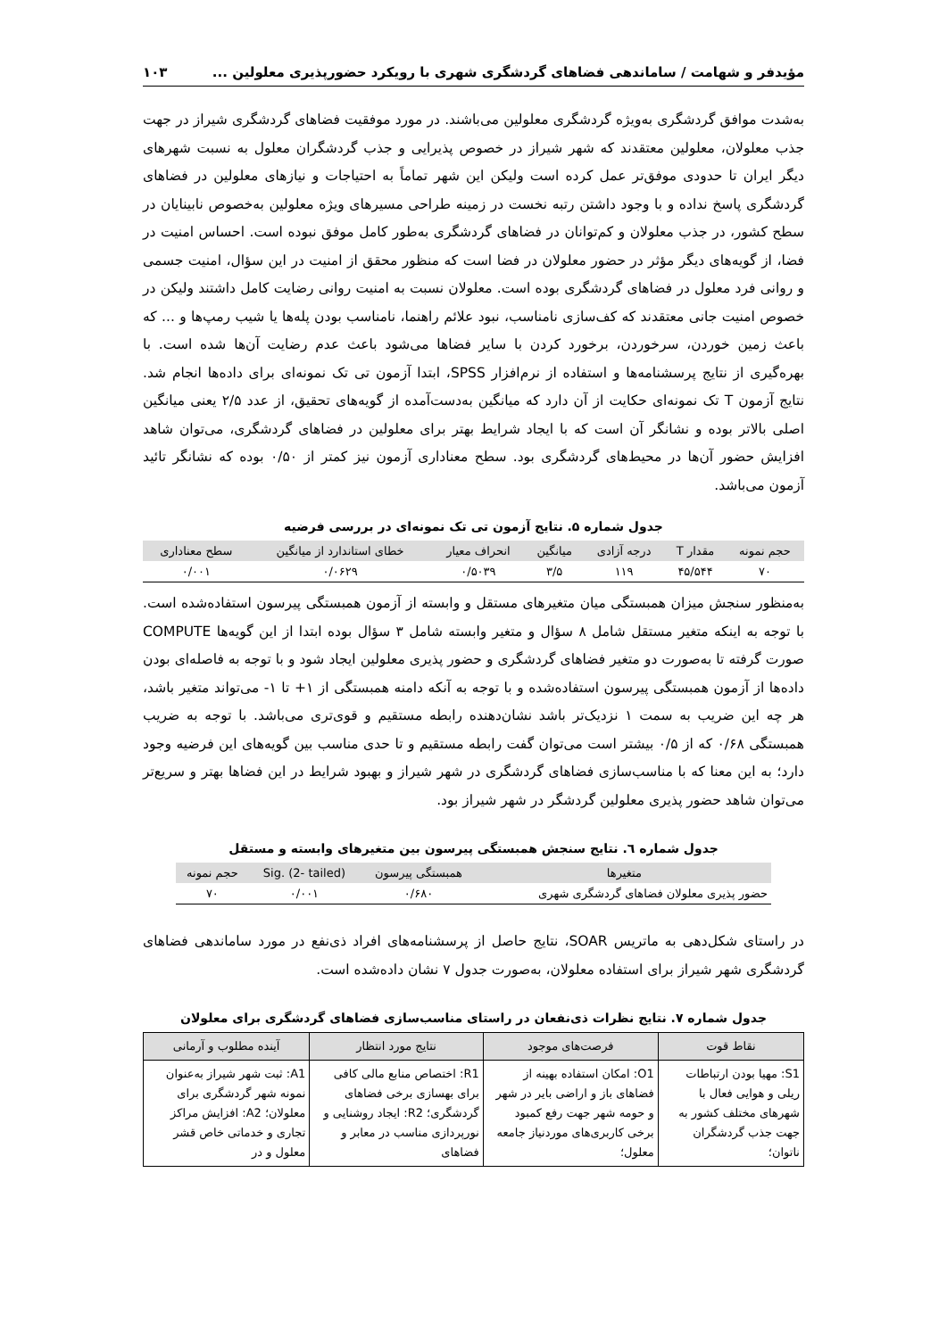مؤیدفر و شهامت / ساماندهی فضاهای گردشگری شهری با رویکرد حضورپذیری معلولین ... ۱۰۳
به‌شدت موافق گردشگری به‌ویژه گردشگری معلولین می‌باشند. در مورد موفقیت فضاهای گردشگری شیراز در جهت جذب معلولان، معلولین معتقدند که شهر شیراز در خصوص پذیرایی و جذب گردشگران معلول به نسبت شهرهای دیگر ایران تا حدودی موفق‌تر عمل کرده است ولیکن این شهر تماماً به احتیاجات و نیازهای معلولین در فضاهای گردشگری پاسخ نداده و با وجود داشتن رتبه نخست در زمینه طراحی مسیرهای ویژه معلولین به‌خصوص نابینایان در سطح کشور، در جذب معلولان و کم‌توانان در فضاهای گردشگری به‌طور کامل موفق نبوده است. احساس امنیت در فضا، از گویه‌های دیگر مؤثر در حضور معلولان در فضا است که منظور محقق از امنیت در این سؤال، امنیت جسمی و روانی فرد معلول در فضاهای گردشگری بوده است. معلولان نسبت به امنیت روانی رضایت کامل داشتند ولیکن در خصوص امنیت جانی معتقدند که کف‌سازی نامناسب، نبود علائم راهنما، نامناسب بودن پله‌ها یا شیب رمپ‌ها و ... که باعث زمین خوردن، سرخوردن، برخورد کردن با سایر فضاها می‌شود باعث عدم رضایت آن‌ها شده است. با بهره‌گیری از نتایج پرسشنامه‌ها و استفاده از نرم‌افزار SPSS، ابتدا آزمون تی تک نمونه‌ای برای داده‌ها انجام شد. نتایج آزمون T تک نمونه‌ای حکایت از آن دارد که میانگین به‌دست‌آمده از گویه‌های تحقیق، از عدد ۲/۵ یعنی میانگین اصلی بالاتر بوده و نشانگر آن است که با ایجاد شرایط بهتر برای معلولین در فضاهای گردشگری، می‌توان شاهد افزایش حضور آن‌ها در محیط‌های گردشگری بود. سطح معناداری آزمون نیز کمتر از ۰/۵۰ بوده که نشانگر تائید آزمون می‌باشد.
جدول شماره ۵. نتایج آزمون تی تک نمونه‌ای در بررسی فرضیه
| حجم نمونه | مقدار T | درجه آزادی | میانگین | انحراف معیار | خطای استاندارد از میانگین | سطح معناداری |
| --- | --- | --- | --- | --- | --- | --- |
| ۷۰ | ۴۵/۵۴۴ | ۱۱۹ | ۳/۵ | ۰/۵۰۳۹ | ۰/۰۶۲۹ | ۰/۰۰۱ |
به‌منظور سنجش میزان همبستگی میان متغیرهای مستقل و وابسته از آزمون همبستگی پیرسون استفاده‌شده است. با توجه به اینکه متغیر مستقل شامل ۸ سؤال و متغیر وابسته شامل ۳ سؤال بوده ابتدا از این گویه‌ها COMPUTE صورت گرفته تا به‌صورت دو متغیر فضاهای گردشگری و حضور پذیری معلولین ایجاد شود و با توجه به فاصله‌ای بودن داده‌ها از آزمون همبستگی پیرسون استفاده‌شده و با توجه به آنکه دامنه همبستگی از ۱+ تا ۱- می‌تواند متغیر باشد، هر چه این ضریب به سمت ۱ نزدیک‌تر باشد نشان‌دهنده رابطه مستقیم و قوی‌تری می‌باشد. با توجه به ضریب همبستگی ۰/۶۸ که از ۰/۵ بیشتر است می‌توان گفت رابطه مستقیم و تا حدی مناسب بین گویه‌های این فرضیه وجود دارد؛ به این معنا که با مناسب‌سازی فضاهای گردشگری در شهر شیراز و بهبود شرایط در این فضاها بهتر و سریع‌تر می‌توان شاهد حضور پذیری معلولین گردشگر در شهر شیراز بود.
جدول شماره ٦. نتایج سنجش همبستگی پیرسون بین متغیرهای وابسته و مستقل
| متغیرها | همبستگی پیرسون | Sig. (2- tailed) | حجم نمونه |
| --- | --- | --- | --- |
| حضور پذیری معلولان فضاهای گردشگری شهری | ۰/۶۸۰ | ۰/۰۰۱ | ۷۰ |
در راستای شکل‌دهی به ماتریس SOAR، نتایج حاصل از پرسشنامه‌های افراد ذی‌نفع در مورد ساماندهی فضاهای گردشگری شهر شیراز برای استفاده معلولان، به‌صورت جدول ۷ نشان داده‌شده است.
جدول شماره ۷. نتایج نظرات ذی‌نفعان در راستای مناسب‌سازی فضاهای گردشگری برای معلولان
| نقاط قوت | فرصت‌های موجود | نتایج مورد انتظار | آینده مطلوب و آرمانی |
| --- | --- | --- | --- |
| S1: مهیا بودن ارتباطات ریلی و هوایی فعال با شهرهای مختلف کشور به جهت جذب گردشگران ناتوان؛ | O1: امکان استفاده بهینه از فضاهای باز و اراضی بایر در شهر و حومه شهر جهت رفع کمبود برخی کاربری‌های موردنیاز جامعه معلول؛ | R1: اختصاص منابع مالی کافی برای بهسازی برخی فضاهای گردشگری؛ R2: ایجاد روشنایی و نورپردازی مناسب در معابر و فضاهای | A1: ثبت شهر شیراز به‌عنوان نمونه شهر گردشگری برای معلولان؛ A2: افزایش مراکز تجاری و خدماتی خاص قشر معلول و در |